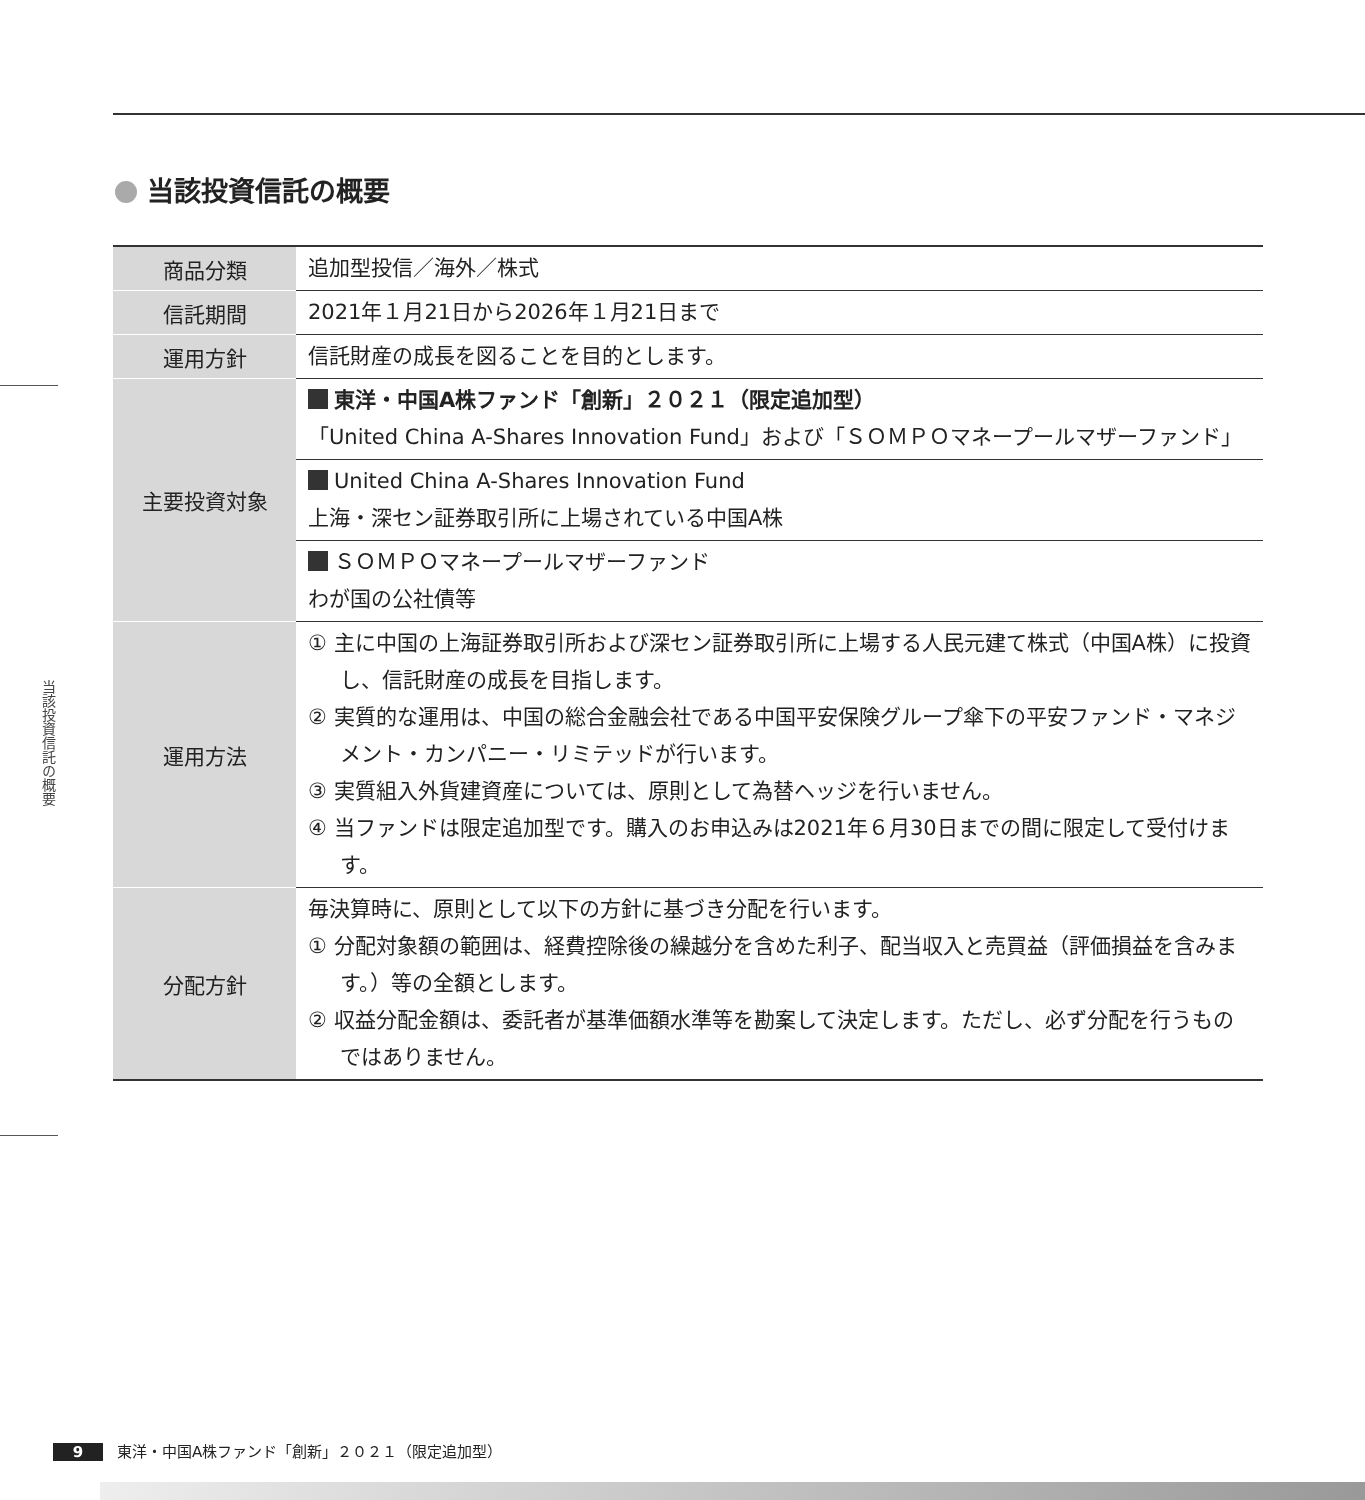当該投資信託の概要
当該投資信託の概要
| 商品分類 | 追加型投信／海外／株式 |
| 信託期間 | 2021年１月21日から2026年１月21日まで |
| 運用方針 | 信託財産の成長を図ることを目的とします。 |
| 主要投資対象 | 東洋・中国A株ファンド「創新」２０２１（限定追加型） 「United China A-Shares Innovation Fund」および「ＳＯＭＰＯマネープールマザーファンド」 |
| | United China A-Shares Innovation Fund 上海・深セン証券取引所に上場されている中国A株 |
| | ＳＯＭＰＯマネープールマザーファンド わが国の公社債等 |
| 運用方法 | ① 主に中国の上海証券取引所および深セン証券取引所に上場する人民元建て株式（中国A株）に投資し、信託財産の成長を目指します。 ② 実質的な運用は、中国の総合金融会社である中国平安保険グループ傘下の平安ファンド・マネジメント・カンパニー・リミテッドが行います。 ③ 実質組入外貨建資産については、原則として為替ヘッジを行いません。 ④ 当ファンドは限定追加型です。購入のお申込みは2021年６月30日までの間に限定して受付けます。 |
| 分配方針 | 毎決算時に、原則として以下の方針に基づき分配を行います。 ① 分配対象額の範囲は、経費控除後の繰越分を含めた利子、配当収入と売買益（評価損益を含みます。）等の全額とします。 ② 収益分配金額は、委託者が基準価額水準等を勘案して決定します。ただし、必ず分配を行うものではありません。 |
9 東洋・中国A株ファンド「創新」２０２１（限定追加型）